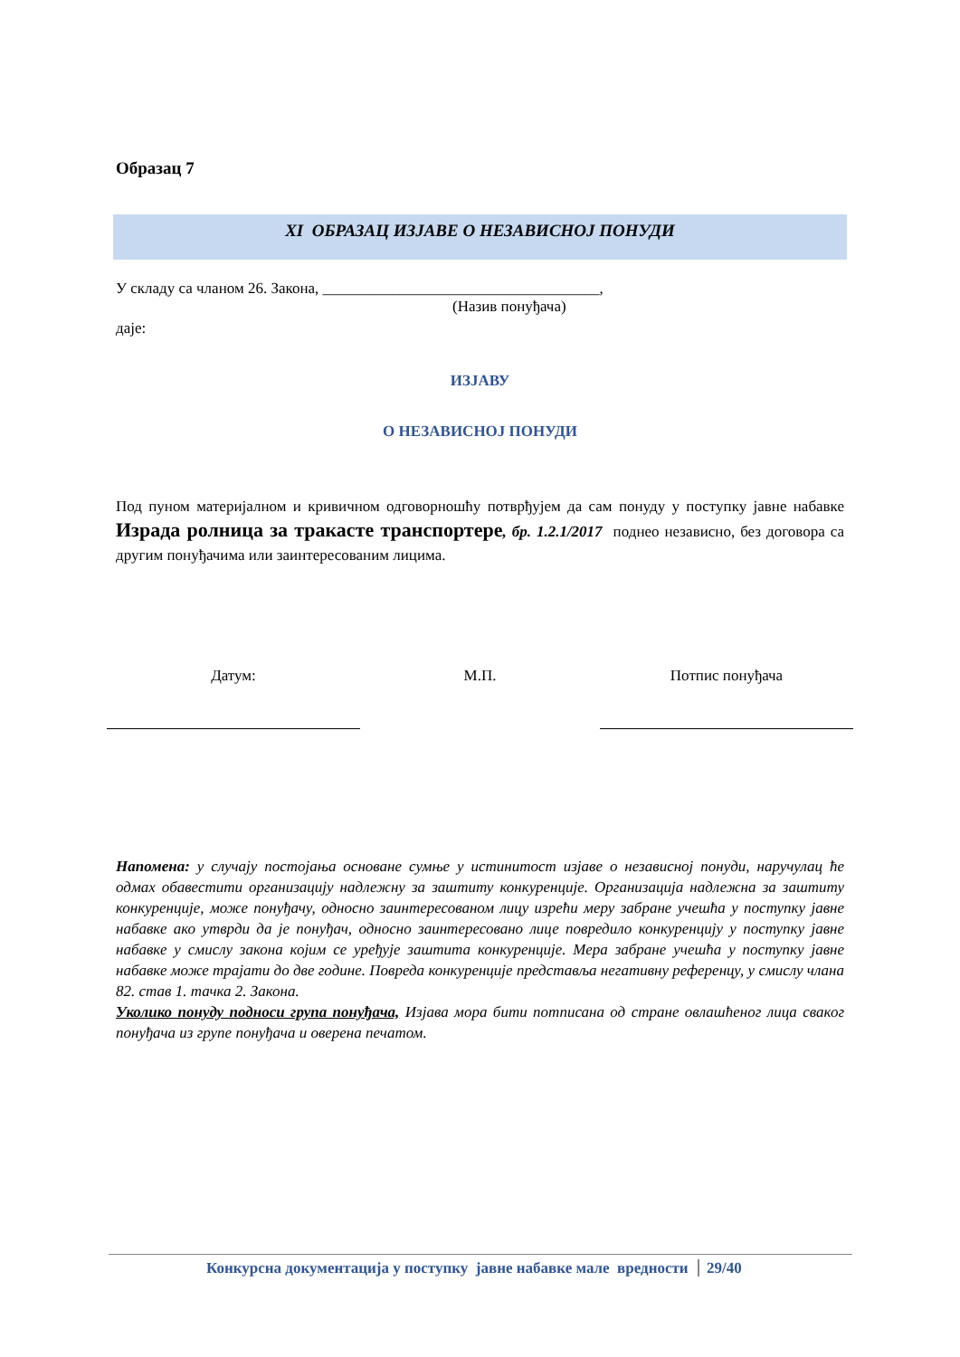Образац 7
XI ОБРАЗАЦ ИЗЈАВЕ О НЕЗАВИСНОЈ ПОНУДИ
У складу са чланом 26. Закона, ____________________________________,
(Назив понуђача)
даје:
ИЗЈАВУ
О НЕЗАВИСНОЈ ПОНУДИ
Под пуном материјалном и кривичном одговорношћу потврђујем да сам понуду у поступку јавне набавке Израда ролница за тракасте транспортере, бр. 1.2.1/2017 поднео независно, без договора са другим понуђачима или заинтересованим лицима.
Датум: М.П. Потпис понуђача
Напомена: у случају постојања основане сумње у истинитост изјаве о независној понуди, наручулац ће одмах обавестити организацију надлежну за заштиту конкуренције. Организација надлежна за заштиту конкуренције, може понуђачу, односно заинтересованом лицу изрећи меру забране учешћа у поступку јавне набавке ако утврди да је понуђач, односно заинтересовано лице повредило конкуренцију у поступку јавне набавке у смислу закона којим се уређује заштита конкуренције. Мера забране учешћа у поступку јавне набавке може трајати до две године. Повреда конкуренције представља негативну референцу, у смислу члана 82. став 1. тачка 2. Закона.
Уколико понуду подноси група понуђача, Изјава мора бити потписана од стране овлашћеног лица сваког понуђача из групе понуђача и оверена печатом.
Конкурсна документација у поступку јавне набавке мале вредности 29/40